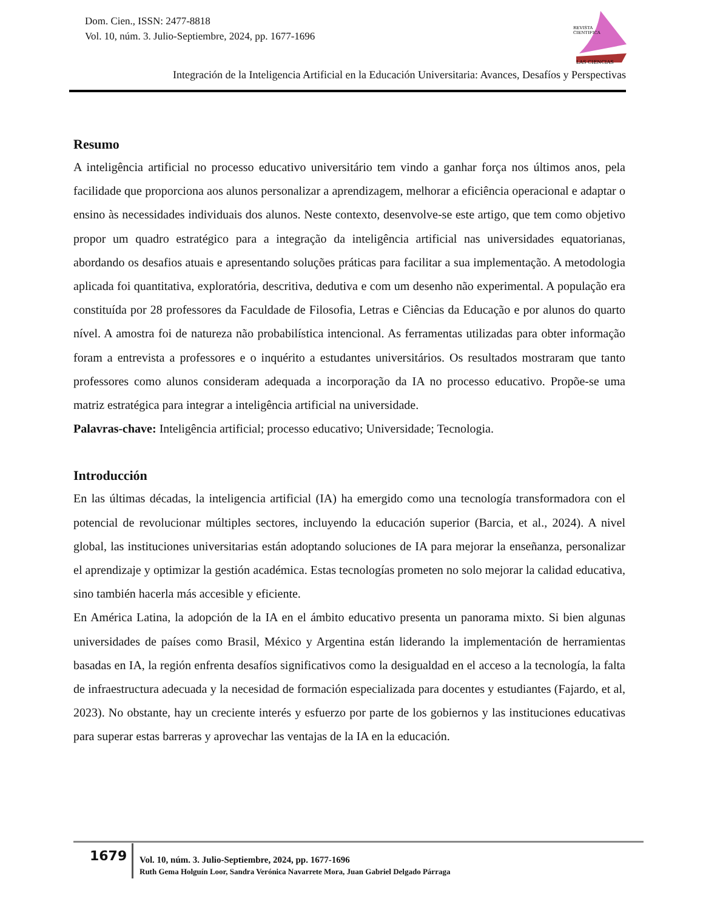Dom. Cien., ISSN: 2477-8818
Vol. 10, núm. 3. Julio-Septiembre, 2024, pp. 1677-1696
REVISTA
CIENTIFICA
LAS CIENCIAS
Integración de la Inteligencia Artificial en la Educación Universitaria: Avances, Desafíos y Perspectivas
Resumo
A inteligência artificial no processo educativo universitário tem vindo a ganhar força nos últimos anos, pela facilidade que proporciona aos alunos personalizar a aprendizagem, melhorar a eficiência operacional e adaptar o ensino às necessidades individuais dos alunos. Neste contexto, desenvolve-se este artigo, que tem como objetivo propor um quadro estratégico para a integração da inteligência artificial nas universidades equatorianas, abordando os desafios atuais e apresentando soluções práticas para facilitar a sua implementação. A metodologia aplicada foi quantitativa, exploratória, descritiva, dedutiva e com um desenho não experimental. A população era constituída por 28 professores da Faculdade de Filosofia, Letras e Ciências da Educação e por alunos do quarto nível. A amostra foi de natureza não probabilística intencional. As ferramentas utilizadas para obter informação foram a entrevista a professores e o inquérito a estudantes universitários. Os resultados mostraram que tanto professores como alunos consideram adequada a incorporação da IA no processo educativo. Propõe-se uma matriz estratégica para integrar a inteligência artificial na universidade.
Palavras-chave: Inteligência artificial; processo educativo; Universidade; Tecnologia.
Introducción
En las últimas décadas, la inteligencia artificial (IA) ha emergido como una tecnología transformadora con el potencial de revolucionar múltiples sectores, incluyendo la educación superior (Barcia, et al., 2024). A nivel global, las instituciones universitarias están adoptando soluciones de IA para mejorar la enseñanza, personalizar el aprendizaje y optimizar la gestión académica. Estas tecnologías prometen no solo mejorar la calidad educativa, sino también hacerla más accesible y eficiente.
En América Latina, la adopción de la IA en el ámbito educativo presenta un panorama mixto. Si bien algunas universidades de países como Brasil, México y Argentina están liderando la implementación de herramientas basadas en IA, la región enfrenta desafíos significativos como la desigualdad en el acceso a la tecnología, la falta de infraestructura adecuada y la necesidad de formación especializada para docentes y estudiantes (Fajardo, et al, 2023). No obstante, hay un creciente interés y esfuerzo por parte de los gobiernos y las instituciones educativas para superar estas barreras y aprovechar las ventajas de la IA en la educación.
1679
Vol. 10, núm. 3. Julio-Septiembre, 2024, pp. 1677-1696
Ruth Gema Holguín Loor, Sandra Verónica Navarrete Mora, Juan Gabriel Delgado Párraga